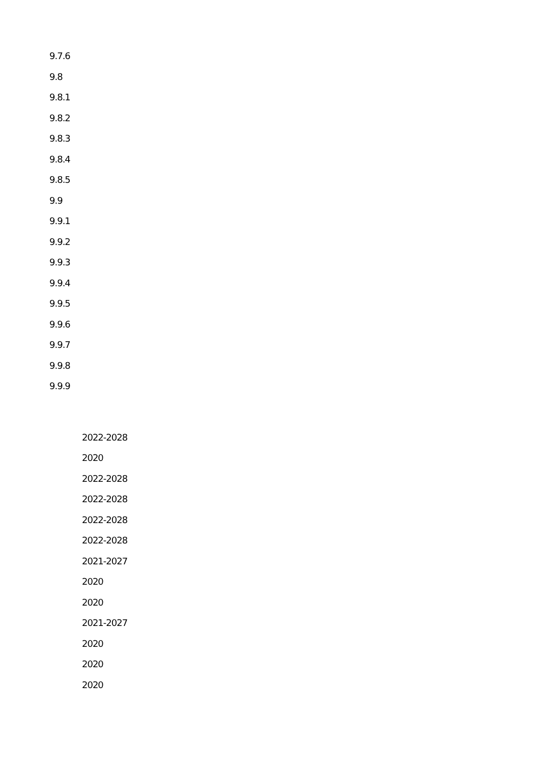9.7.6
9.8
9.8.1
9.8.2
9.8.3
9.8.4
9.8.5
9.9
9.9.1
9.9.2
9.9.3
9.9.4
9.9.5
9.9.6
9.9.7
9.9.8
9.9.9
2022-2028
2020
2022-2028
2022-2028
2022-2028
2022-2028
2021-2027
2020
2020
2021-2027
2020
2020
2020